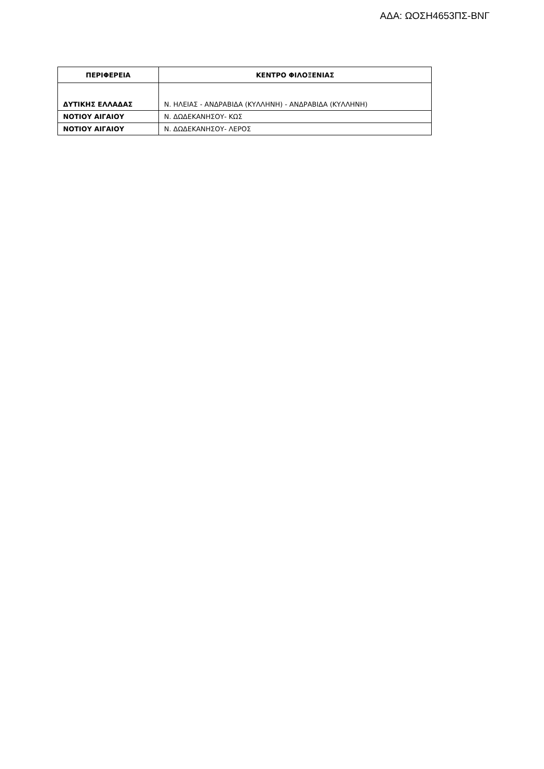ΑΔΑ: ΩΟΣΗ4653ΠΣ-ΒΝΓ
| ΠΕΡΙΦΕΡΕΙΑ | ΚΕΝΤΡΟ ΦΙΛΟΞΕΝΙΑΣ |
| --- | --- |
| ΔΥΤΙΚΗΣ ΕΛΛΑΔΑΣ | Ν. ΗΛΕΙΑΣ - ΑΝΔΡΑΒΙΔΑ (ΚΥΛΛΗΝΗ) - ΑΝΔΡΑΒΙΔΑ (ΚΥΛΛΗΝΗ) |
| ΝΟΤΙΟΥ ΑΙΓΑΙΟΥ | Ν. ΔΩΔΕΚΑΝΗΣΟΥ- ΚΩΣ |
| ΝΟΤΙΟΥ ΑΙΓΑΙΟΥ | Ν. ΔΩΔΕΚΑΝΗΣΟΥ- ΛΕΡΟΣ |